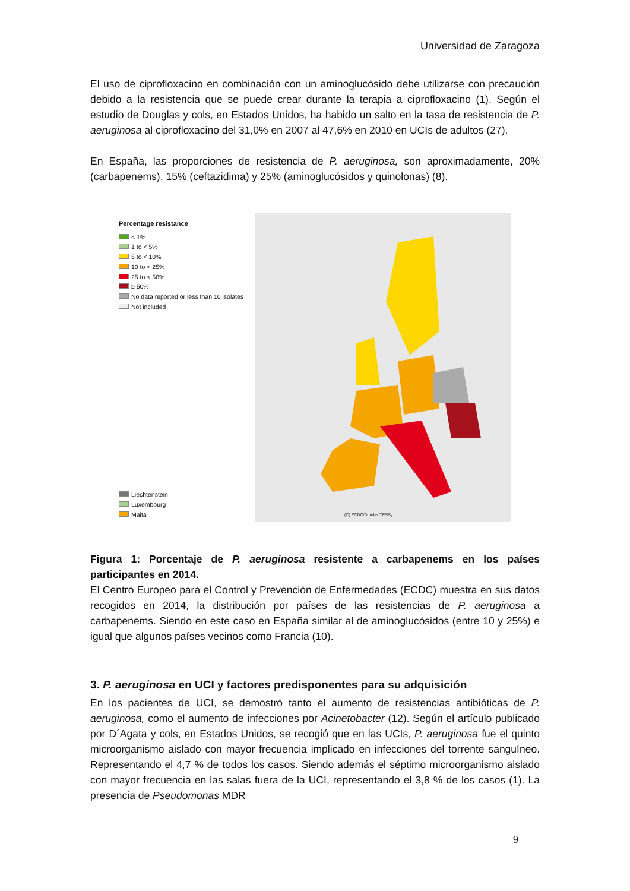Universidad de Zaragoza
El uso de ciprofloxacino en combinación con un aminoglucósido debe utilizarse con precaución debido a la resistencia que se puede crear durante la terapia a ciprofloxacino (1). Según el estudio de Douglas y cols, en Estados Unidos, ha habido un salto en la tasa de resistencia de P. aeruginosa al ciprofloxacino del 31,0% en 2007 al 47,6% en 2010 en UCIs de adultos (27).
En España, las proporciones de resistencia de P. aeruginosa, son aproximadamente, 20% (carbapenems), 15% (ceftazidima) y 25% (aminoglucósidos y quinolonas) (8).
Percentage resistance
< 1%
1 to < 5%
5 to < 10%
10 to < 25%
25 to < 50%
≥ 50%
No data reported or less than 10 isolates
Not included
Liechtenstein
Luxembourg
Malta
(C) ECDC/Dundas/TESSy
Figura 1: Porcentaje de P. aeruginosa resistente a carbapenems en los países participantes en 2014.
El Centro Europeo para el Control y Prevención de Enfermedades (ECDC) muestra en sus datos recogidos en 2014, la distribución por países de las resistencias de P. aeruginosa a carbapenems. Siendo en este caso en España similar al de aminoglucósidos (entre 10 y 25%) e igual que algunos países vecinos como Francia (10).
3. P. aeruginosa en UCI y factores predisponentes para su adquisición
En los pacientes de UCI, se demostró tanto el aumento de resistencias antibióticas de P. aeruginosa, como el aumento de infecciones por Acinetobacter (12). Según el artículo publicado por D´Agata y cols, en Estados Unidos, se recogió que en las UCIs, P. aeruginosa fue el quinto microorganismo aislado con mayor frecuencia implicado en infecciones del torrente sanguíneo. Representando el 4,7 % de todos los casos. Siendo además el séptimo microorganismo aislado con mayor frecuencia en las salas fuera de la UCI, representando el 3,8 % de los casos (1). La presencia de Pseudomonas MDR
9